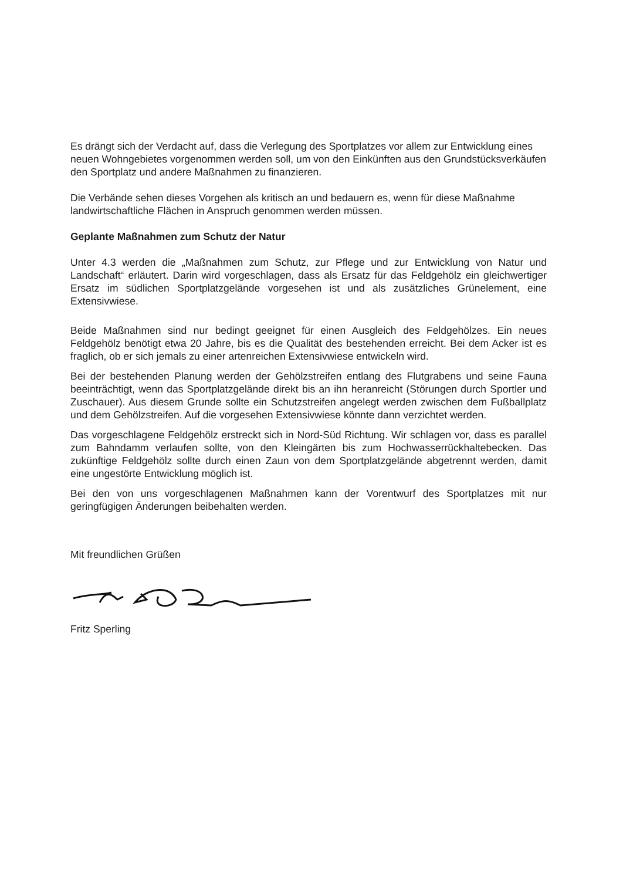Es drängt sich der Verdacht auf, dass die Verlegung des Sportplatzes vor allem zur Entwicklung eines neuen Wohngebietes vorgenommen werden soll, um von den Einkünften aus den Grundstücksverkäufen den Sportplatz und andere Maßnahmen zu finanzieren.
Die Verbände sehen dieses Vorgehen als kritisch an und bedauern es, wenn für diese Maßnahme landwirtschaftliche Flächen in Anspruch genommen werden müssen.
Geplante Maßnahmen zum Schutz der Natur
Unter 4.3 werden die „Maßnahmen zum Schutz, zur Pflege und zur Entwicklung von Natur und Landschaft“ erläutert. Darin wird vorgeschlagen, dass als Ersatz für das Feldgehölz ein gleichwertiger Ersatz im südlichen Sportplatzgelände vorgesehen ist und als zusätzliches Grünelement, eine Extensivwiese.
Beide Maßnahmen sind nur bedingt geeignet für einen Ausgleich des Feldgehölzes. Ein neues Feldgehölz benötigt etwa 20 Jahre, bis es die Qualität des bestehenden erreicht. Bei dem Acker ist es fraglich, ob er sich jemals zu einer artenreichen Extensivwiese entwickeln wird.
Bei der bestehenden Planung werden der Gehölzstreifen entlang des Flutgrabens und seine Fauna beeinträchtigt, wenn das Sportplatzgelände direkt bis an ihn heranreicht (Störungen durch Sportler und Zuschauer). Aus diesem Grunde sollte ein Schutzstreifen angelegt werden zwischen dem Fußballplatz und dem Gehölzstreifen. Auf die vorgesehen Extensivwiese könnte dann verzichtet werden.
Das vorgeschlagene Feldgehölz erstreckt sich in Nord-Süd Richtung. Wir schlagen vor, dass es parallel zum Bahndamm verlaufen sollte, von den Kleingärten bis zum Hochwasserrückhaltebecken. Das zukünftige Feldgehölz sollte durch einen Zaun von dem Sportplatzgelände abgetrennt werden, damit eine ungestörte Entwicklung möglich ist.
Bei den von uns vorgeschlagenen Maßnahmen kann der Vorentwurf des Sportplatzes mit nur geringfügigen Änderungen beibehalten werden.
Mit freundlichen Grüßen
Fritz Sperling